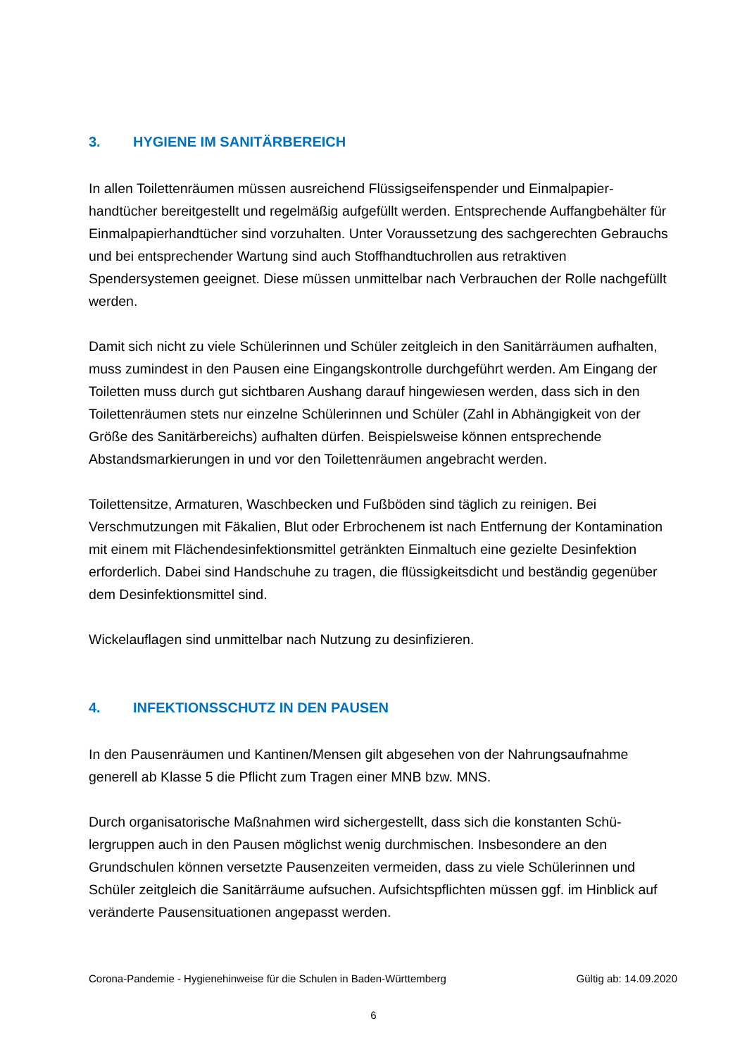3. HYGIENE IM SANITÄRBEREICH
In allen Toilettenräumen müssen ausreichend Flüssigseifenspender und Einmalpapier­handtücher bereitgestellt und regelmäßig aufgefüllt werden. Entsprechende Auffangbe­hälter für Einmalpapierhandtücher sind vorzuhalten. Unter Voraussetzung des sachge­rechten Gebrauchs und bei entsprechender Wartung sind auch Stoffhandtuchrollen aus retraktiven Spendersystemen geeignet. Diese müssen unmittelbar nach Verbrauchen der Rolle nachgefüllt werden.
Damit sich nicht zu viele Schülerinnen und Schüler zeitgleich in den Sanitärräumen auf­halten, muss zumindest in den Pausen eine Eingangskontrolle durchgeführt werden. Am Eingang der Toiletten muss durch gut sichtbaren Aushang darauf hingewiesen wer­den, dass sich in den Toilettenräumen stets nur einzelne Schülerinnen und Schüler (Zahl in Abhängigkeit von der Größe des Sanitärbereichs) aufhalten dürfen. Beispiels­weise können entsprechende Abstandsmarkierungen in und vor den Toilettenräumen angebracht werden.
Toilettensitze, Armaturen, Waschbecken und Fußböden sind täglich zu reinigen. Bei Verschmutzungen mit Fäkalien, Blut oder Erbrochenem ist nach Entfernung der Konta­mination mit einem mit Flächendesinfektionsmittel getränkten Einmaltuch eine gezielte Desinfektion erforderlich. Dabei sind Handschuhe zu tragen, die flüssigkeitsdicht und beständig gegenüber dem Desinfektionsmittel sind.
Wickelauflagen sind unmittelbar nach Nutzung zu desinfizieren.
4. INFEKTIONSSCHUTZ IN DEN PAUSEN
In den Pausenräumen und Kantinen/Mensen gilt abgesehen von der Nahrungsaufnah­me generell ab Klasse 5 die Pflicht zum Tragen einer MNB bzw. MNS.
Durch organisatorische Maßnahmen wird sichergestellt, dass sich die konstanten Schü­lergruppen auch in den Pausen möglichst wenig durchmischen. Insbesondere an den Grundschulen können versetzte Pausenzeiten vermeiden, dass zu viele Schülerinnen und Schüler zeitgleich die Sanitärräume aufsuchen. Aufsichtspflichten müssen ggf. im Hinblick auf veränderte Pausensituationen angepasst werden.
Corona-Pandemie - Hygienehinweise für die Schulen in Baden-Württemberg Gültig ab: 14.09.2020
6